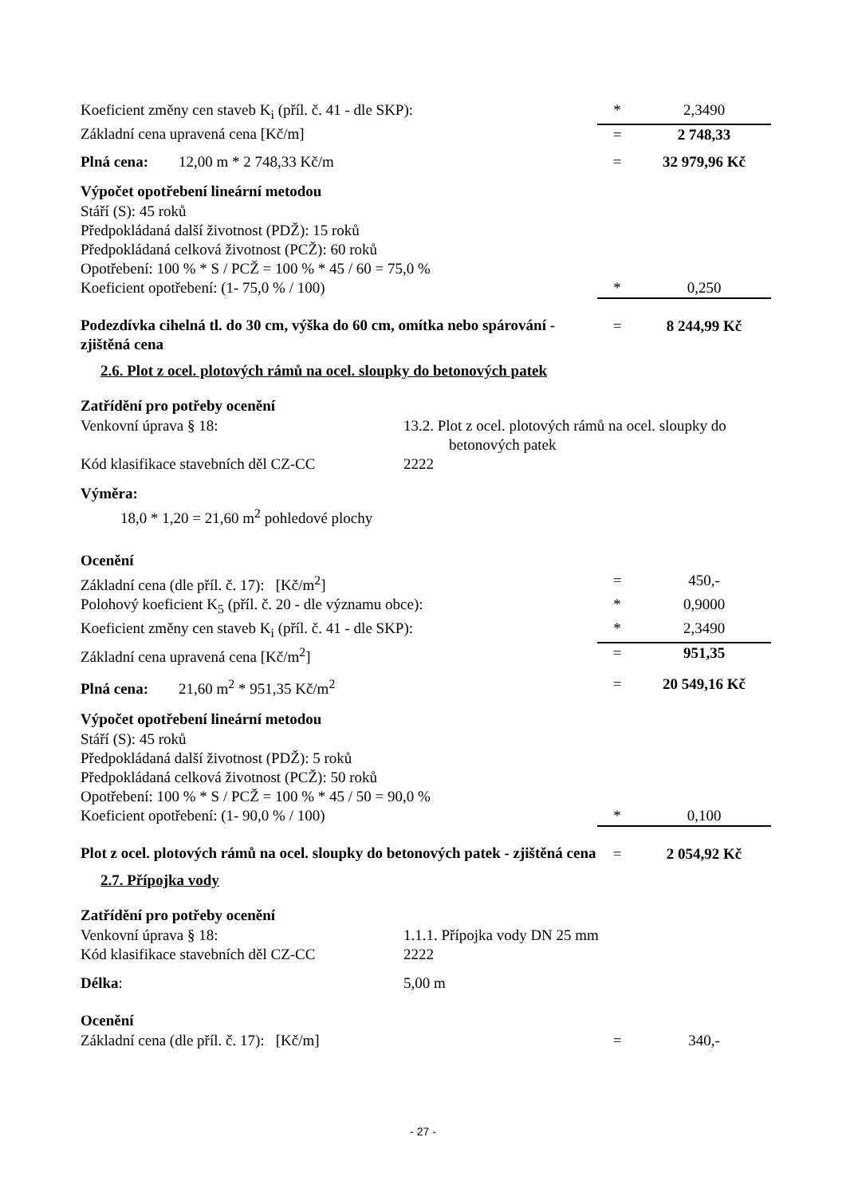| Koeficient změny cen staveb K<sub>i</sub> (příl. č. 41 - dle SKP): | * | 2,3490 |
| Základní cena upravená cena [Kč/m] | = | 2 748,33 |
| Plná cena: 12,00 m * 2 748,33 Kč/m | = | 32 979,96 Kč |
Výpočet opotřebení lineární metodou
Stáří (S): 45 roků
Předpokládaná další životnost (PDŽ): 15 roků
Předpokládaná celková životnost (PCŽ): 60 roků
Opotřebení: 100 % * S / PCŽ = 100 % * 45 / 60 = 75,0 %
| Koeficient opotřebení: (1- 75,0 % / 100) | * | 0,250 |
| Podezdívka cihelná tl. do 30 cm, výška do 60 cm, omítka nebo spárování - zjištěná cena | = | 8 244,99 Kč |
2.6. Plot z ocel. plotových rámů na ocel. sloupky do betonových patek
Zatřídění pro potřeby ocenění
| Venkovní úprava § 18: | 13.2. Plot z ocel. plotových rámů na ocel. sloupky do betonových patek |
| Kód klasifikace stavebních děl CZ-CC | 2222 |
Výměra:
18,0 * 1,20 = 21,60 m<sup>2</sup> pohledové plochy
Ocenění
| Základní cena (dle příl. č. 17): [Kč/m<sup>2</sup>] | = | 450,- |
| Polohový koeficient K<sub>5</sub> (příl. č. 20 - dle významu obce): | * | 0,9000 |
| Koeficient změny cen staveb K<sub>i</sub> (příl. č. 41 - dle SKP): | * | 2,3490 |
| Základní cena upravená cena [Kč/m<sup>2</sup>] | = | 951,35 |
| Plná cena: 21,60 m<sup>2</sup> * 951,35 Kč/m<sup>2</sup> | = | 20 549,16 Kč |
Výpočet opotřebení lineární metodou
Stáří (S): 45 roků
Předpokládaná další životnost (PDŽ): 5 roků
Předpokládaná celková životnost (PCŽ): 50 roků
Opotřebení: 100 % * S / PCŽ = 100 % * 45 / 50 = 90,0 %
| Koeficient opotřebení: (1- 90,0 % / 100) | * | 0,100 |
| Plot z ocel. plotových rámů na ocel. sloupky do betonových patek - zjištěná cena | = | 2 054,92 Kč |
2.7. Přípojka vody
Zatřídění pro potřeby ocenění
| Venkovní úprava § 18: | 1.1.1. Přípojka vody DN 25 mm |
| Kód klasifikace stavebních děl CZ-CC | 2222 |
| Délka : | 5,00 m |
Ocenění
| Základní cena (dle příl. č. 17): [Kč/m] | = | 340,- |
- 27 -